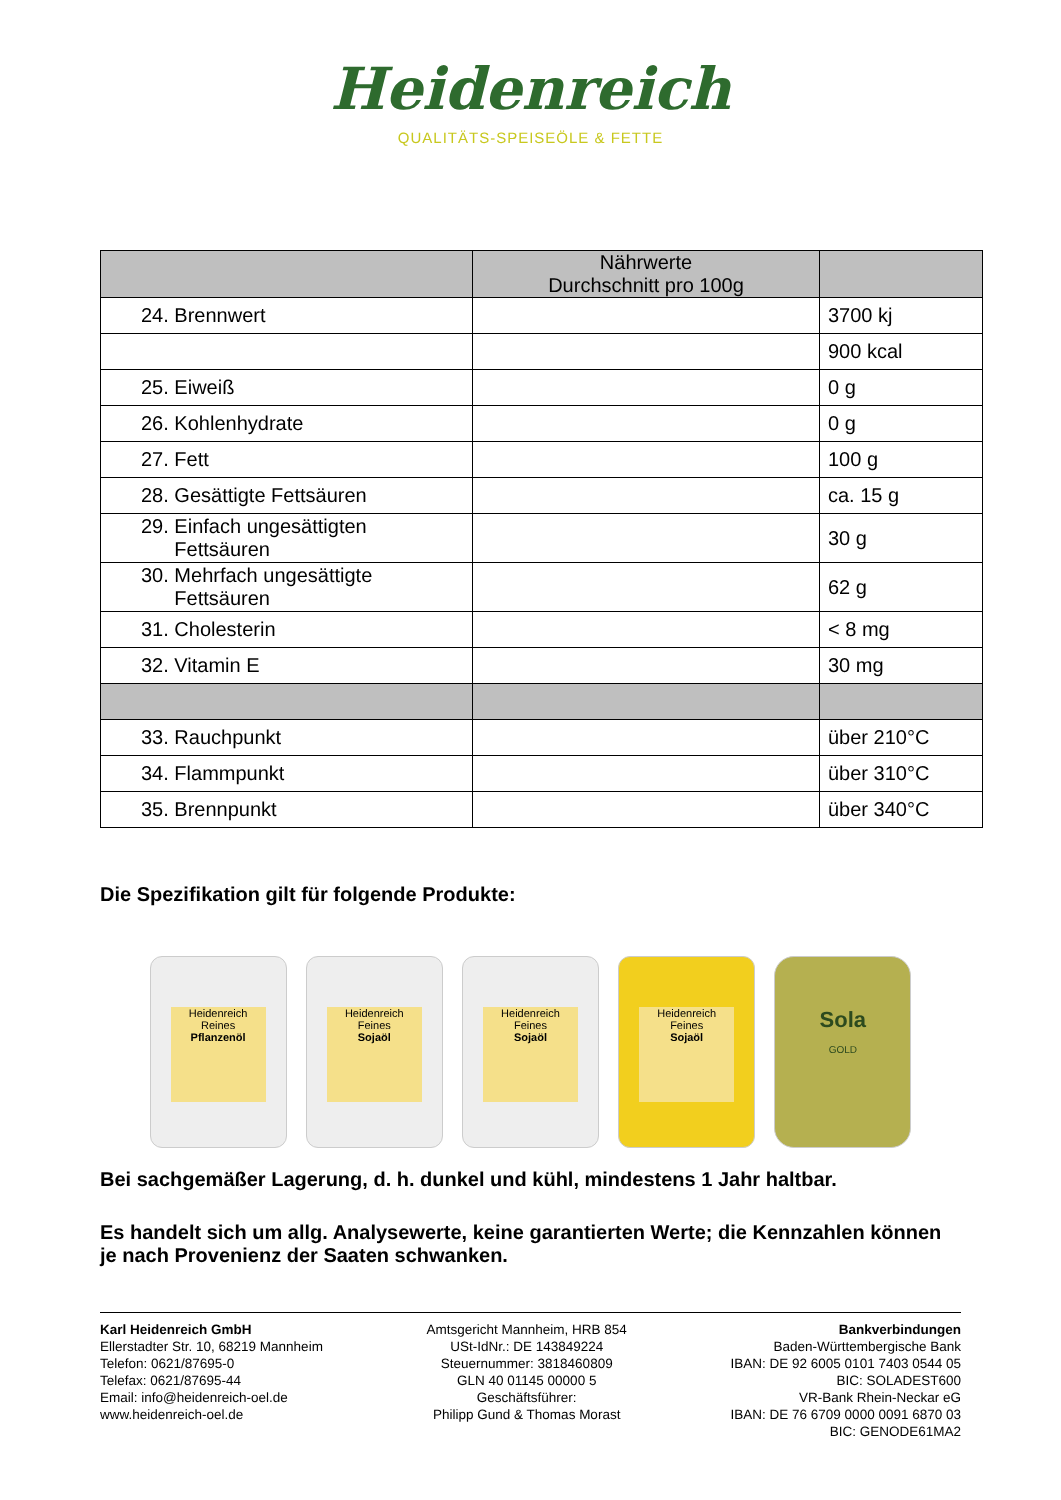Heidenreich
QUALITÄTS-SPEISEÖLE & FETTE
| | Nährwerte Durchschnitt pro 100g | |
| --- | --- | --- |
| 24. Brennwert | | 3700 kj |
| | | 900 kcal |
| 25. Eiweiß | | 0 g |
| 26. Kohlenhydrate | | 0 g |
| 27. Fett | | 100 g |
| 28. Gesättigte Fettsäuren | | ca. 15 g |
| 29. Einfach ungesättigten Fettsäuren | | 30 g |
| 30. Mehrfach ungesättigte Fettsäuren | | 62 g |
| 31. Cholesterin | | < 8 mg |
| 32. Vitamin E | | 30 mg |
| 33. Rauchpunkt | | über 210°C |
| 34. Flammpunkt | | über 310°C |
| 35. Brennpunkt | | über 340°C |
Die Spezifikation gilt für folgende Produkte:
Heidenreich
Reines
Pflanzenöl
Heidenreich
Feines
Sojaöl
Heidenreich
Feines
Sojaöl
Heidenreich
Feines
Sojaöl
Sola
GOLD
Bei sachgemäßer Lagerung, d. h. dunkel und kühl, mindestens 1 Jahr haltbar.
Es handelt sich um allg. Analysewerte, keine garantierten Werte; die Kennzahlen können je nach Provenienz der Saaten schwanken.
Karl Heidenreich GmbH
Ellerstadter Str. 10, 68219 Mannheim
Telefon: 0621/87695-0
Telefax: 0621/87695-44
Email: info@heidenreich-oel.de
www.heidenreich-oel.de
Amtsgericht Mannheim, HRB 854
USt-IdNr.: DE 143849224
Steuernummer: 3818460809
GLN 40 01145 00000 5
Geschäftsführer:
Philipp Gund & Thomas Morast
Bankverbindungen
Baden-Württembergische Bank
IBAN: DE 92 6005 0101 7403 0544 05
BIC: SOLADEST600
VR-Bank Rhein-Neckar eG
IBAN: DE 76 6709 0000 0091 6870 03
BIC: GENODE61MA2